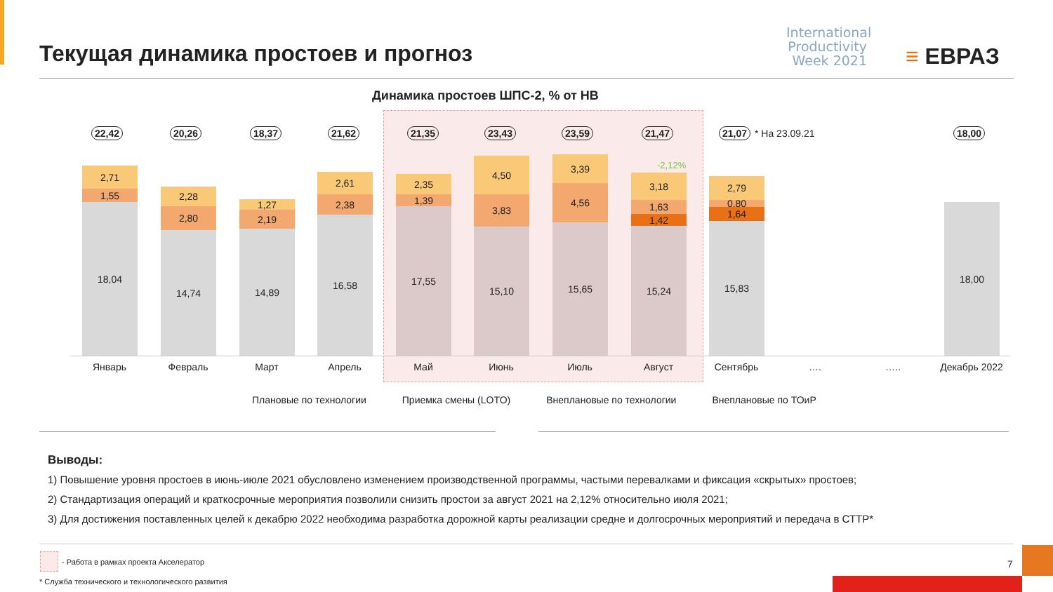Текущая динамика простоев и прогноз
International Productivity Week 2021
≡ ЕВРАЗ
Динамика простоев ШПС-2, % от НВ
2,71
1,55
18,04
2,28
2,80
14,74
1,27
2,19
14,89
2,61
2,38
16,58
2,35
1,39
17,55
4,50
3,83
15,10
3,39
4,56
15,65
3,18
1,63
1,42
15,24
2,79
0,80
1,64
15,83
18,00
-2,12%
22,42 20,26 18,37 21,62 21,35 23,43 23,59 21,47 21,07 * На 23.09.21 18,00
Январь Февраль Март Апрель Май Июнь Июль Август Сентябрь …. ….. Декабрь 2022
Плановые по технологии Приемка смены (LOTO) Внеплановые по технологии Внеплановые по ТОиР
Выводы:
1) Повышение уровня простоев в июнь-июле 2021 обусловлено изменением производственной программы, частыми перевалками и фиксация «скрытых» простоев;
2) Стандартизация операций и краткосрочные мероприятия позволили снизить простои за август 2021 на 2,12% относительно июля 2021;
3) Для достижения поставленных целей к декабрю 2022 необходима разработка дорожной карты реализации средне и долгосрочных мероприятий и передача в СТТР*
- Работа в рамках проекта Акселератор
* Служба технического и технологического развития
7